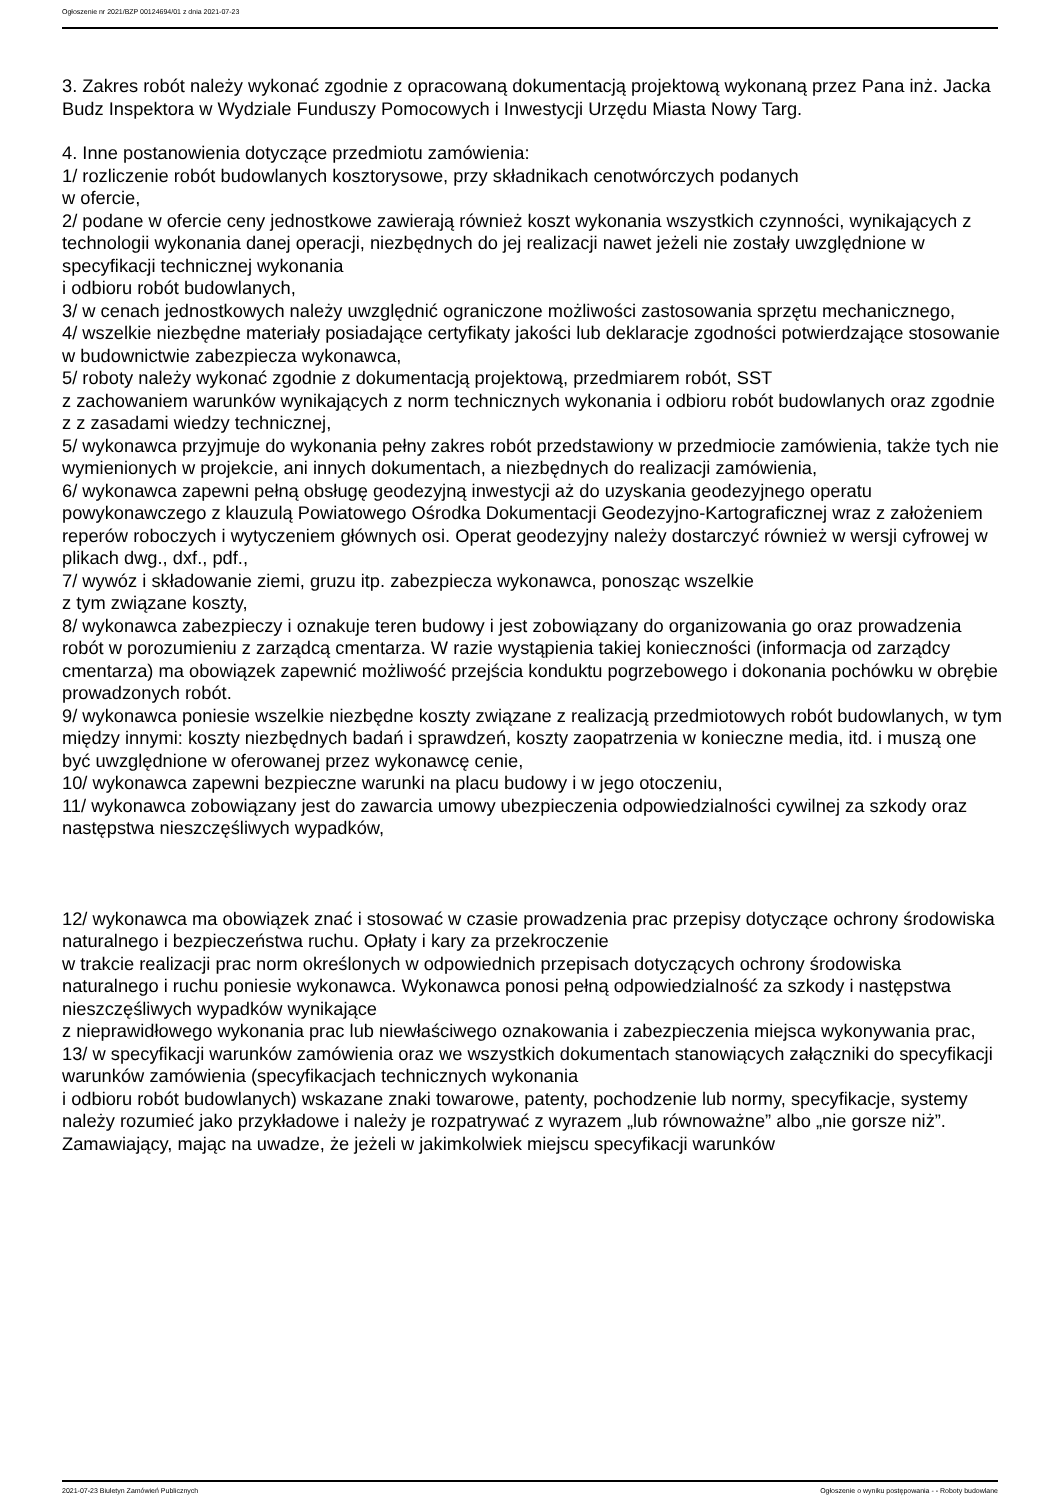Ogłoszenie nr 2021/BZP 00124694/01 z dnia 2021-07-23
3. Zakres robót należy wykonać zgodnie z opracowaną dokumentacją projektową wykonaną przez Pana inż. Jacka Budz Inspektora w Wydziale Funduszy Pomocowych i Inwestycji Urzędu Miasta Nowy Targ.
4. Inne postanowienia dotyczące przedmiotu zamówienia:
1/ rozliczenie robót budowlanych kosztorysowe, przy składnikach cenotwórczych podanych
w ofercie,
2/ podane w ofercie ceny jednostkowe zawierają również koszt wykonania wszystkich czynności, wynikających z technologii wykonania danej operacji, niezbędnych do jej realizacji nawet jeżeli nie zostały uwzględnione w specyfikacji technicznej wykonania
i odbioru robót budowlanych,
3/ w cenach jednostkowych należy uwzględnić ograniczone możliwości zastosowania sprzętu mechanicznego,
4/ wszelkie niezbędne materiały posiadające certyfikaty jakości lub deklaracje zgodności potwierdzające stosowanie w budownictwie zabezpiecza wykonawca,
5/ roboty należy wykonać zgodnie z dokumentacją projektową, przedmiarem robót, SST
z zachowaniem warunków wynikających z norm technicznych wykonania i odbioru robót budowlanych oraz zgodnie z z zasadami wiedzy technicznej,
5/ wykonawca przyjmuje do wykonania pełny zakres robót przedstawiony w przedmiocie zamówienia, także tych nie wymienionych w projekcie, ani innych dokumentach, a niezbędnych do realizacji zamówienia,
6/ wykonawca zapewni pełną obsługę geodezyjną inwestycji aż do uzyskania geodezyjnego operatu powykonawczego z klauzulą Powiatowego Ośrodka Dokumentacji Geodezyjno-Kartograficznej wraz z założeniem reperów roboczych i wytyczeniem głównych osi. Operat geodezyjny należy dostarczyć również w wersji cyfrowej w plikach dwg., dxf., pdf.,
7/ wywóz i składowanie ziemi, gruzu itp. zabezpiecza wykonawca, ponosząc wszelkie
z tym związane koszty,
8/ wykonawca zabezpieczy i oznakuje teren budowy i jest zobowiązany do organizowania go oraz prowadzenia robót w porozumieniu z zarządcą cmentarza. W razie wystąpienia takiej konieczności (informacja od zarządcy cmentarza) ma obowiązek zapewnić możliwość przejścia konduktu pogrzebowego i dokonania pochówku w obrębie prowadzonych robót.
9/ wykonawca poniesie wszelkie niezbędne koszty związane z realizacją przedmiotowych robót budowlanych, w tym między innymi: koszty niezbędnych badań i sprawdzeń, koszty zaopatrzenia w konieczne media, itd. i muszą one być uwzględnione w oferowanej przez wykonawcę cenie,
10/ wykonawca zapewni bezpieczne warunki na placu budowy i w jego otoczeniu,
11/ wykonawca zobowiązany jest do zawarcia umowy ubezpieczenia odpowiedzialności cywilnej za szkody oraz następstwa nieszczęśliwych wypadków,
12/ wykonawca ma obowiązek znać i stosować w czasie prowadzenia prac przepisy dotyczące ochrony środowiska naturalnego i bezpieczeństwa ruchu. Opłaty i kary za przekroczenie
w trakcie realizacji prac norm określonych w odpowiednich przepisach dotyczących ochrony środowiska naturalnego i ruchu poniesie wykonawca. Wykonawca ponosi pełną odpowiedzialność za szkody i następstwa nieszczęśliwych wypadków wynikające
z nieprawidłowego wykonania prac lub niewłaściwego oznakowania i zabezpieczenia miejsca wykonywania prac,
13/ w specyfikacji warunków zamówienia oraz we wszystkich dokumentach stanowiących załączniki do specyfikacji warunków zamówienia (specyfikacjach technicznych wykonania
i odbioru robót budowlanych) wskazane znaki towarowe, patenty, pochodzenie lub normy, specyfikacje, systemy należy rozumieć jako przykładowe i należy je rozpatrywać z wyrazem „lub równoważne” albo „nie gorsze niż”.
Zamawiający, mając na uwadze, że jeżeli w jakimkolwiek miejscu specyfikacji warunków
2021-07-23 Biuletyn Zamówień Publicznych Ogłoszenie o wyniku postępowania - - Roboty budowlane